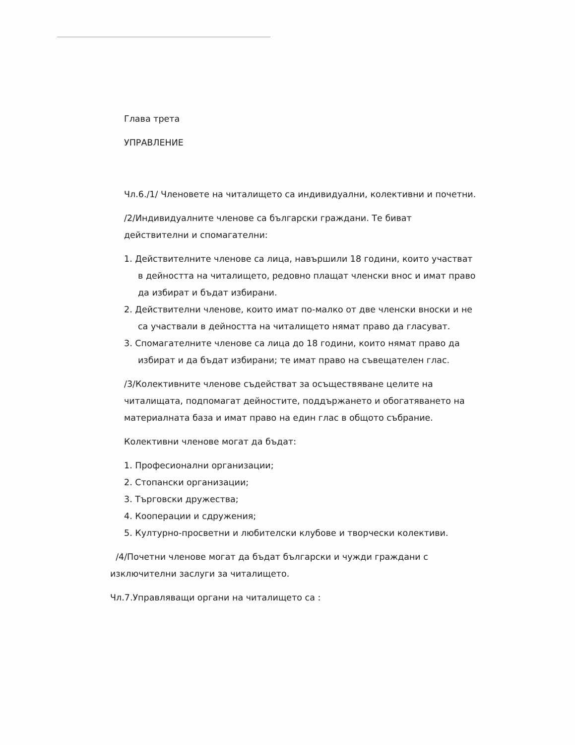Глава трета
УПРАВЛЕНИЕ
Чл.6./1/ Членовете на читалището са индивидуални, колективни и почетни.
/2/Индивидуалните членове са български граждани. Те биват действителни и спомагателни:
1. Действителните членове са лица, навършили 18 години, които участват в дейността на читалището, редовно плащат членски внос и имат право да избират и бъдат избирани.
2. Действителни членове, които имат по-малко от две членски вноски и не са участвали в дейността на читалището нямат право да гласуват.
3. Спомагателните членове са лица до 18 години, които нямат право да избират и да бъдат избирани; те имат право на съвещателен глас.
/3/Колективните членове съдействат за осъществяване целите на читалищата, подпомагат дейностите, поддържането и обогатяването на материалната база и имат право на един глас в общото събрание.
Колективни членове могат да бъдат:
1. Професионални организации;
2. Стопански организации;
3. Търговски дружества;
4. Кооперации и сдружения;
5. Културно-просветни и любителски клубове и творчески колективи.
/4/Почетни членове могат да бъдат български и чужди граждани с изключителни заслуги за читалището.
Чл.7.Управляващи органи на читалището са :